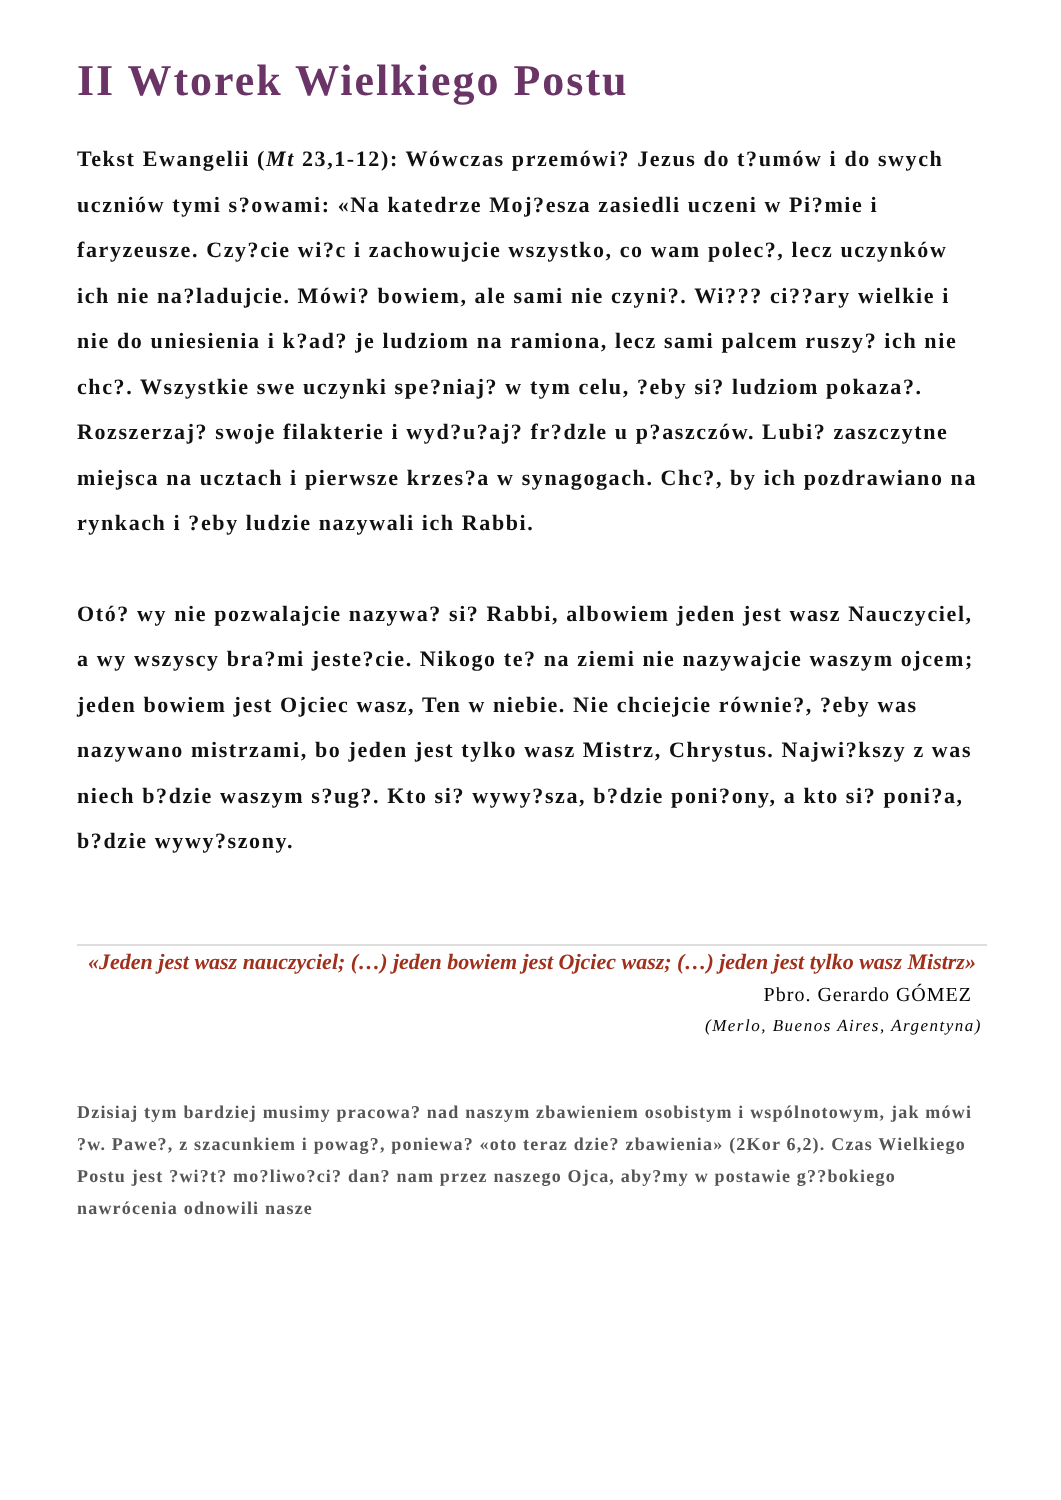II Wtorek Wielkiego Postu
Tekst Ewangelii (Mt 23,1-12): Wówczas przemówi? Jezus do t?umów i do swych uczniów tymi s?owami: «Na katedrze Moj?esza zasiedli uczeni w Pi?mie i faryzeusze. Czy?cie wi?c i zachowujcie wszystko, co wam polec?, lecz uczynków ich nie na?ladujcie. Mówi? bowiem, ale sami nie czyni?. Wi??? ci??ary wielkie i nie do uniesienia i k?ad? je ludziom na ramiona, lecz sami palcem ruszy? ich nie chc?. Wszystkie swe uczynki spe?niaj? w tym celu, ?eby si? ludziom pokaza?. Rozszerzaj? swoje filakterie i wyd?u?aj? fr?dzle u p?aszczów. Lubi? zaszczytne miejsca na ucztach i pierwsze krzes?a w synagogach. Chc?, by ich pozdrawiano na rynkach i ?eby ludzie nazywali ich Rabbi.
Otó? wy nie pozwalajcie nazywa? si? Rabbi, albowiem jeden jest wasz Nauczyciel, a wy wszyscy bra?mi jeste?cie. Nikogo te? na ziemi nie nazywajcie waszym ojcem; jeden bowiem jest Ojciec wasz, Ten w niebie. Nie chciejcie równie?, ?eby was nazywano mistrzami, bo jeden jest tylko wasz Mistrz, Chrystus. Najwi?kszy z was niech b?dzie waszym s?ug?. Kto si? wywy?sza, b?dzie poni?ony, a kto si? poni?a, b?dzie wywy?szony.
«Jeden jest wasz nauczyciel; (…) jeden bowiem jest Ojciec wasz; (…) jeden jest tylko wasz Mistrz»
Pbro. Gerardo GÓMEZ
(Merlo, Buenos Aires, Argentyna)
Dzisiaj tym bardziej musimy pracowa? nad naszym zbawieniem osobistym i wspólnotowym, jak mówi ?w. Pawe?, z szacunkiem i powag?, poniewa? «oto teraz dzie? zbawienia» (2Kor 6,2). Czas Wielkiego Postu jest ?wi?t? mo?liwo?ci? dan? nam przez naszego Ojca, aby?my w postawie g??bokiego nawrócenia odnowili nasze